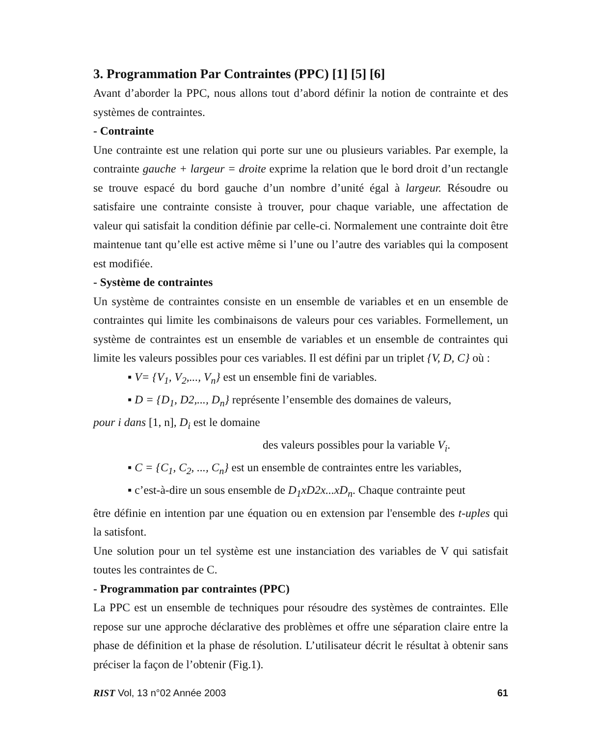3. Programmation Par Contraintes (PPC) [1] [5] [6]
Avant d’aborder la PPC, nous allons tout d’abord définir la notion de contrainte et des systèmes de contraintes.
- Contrainte
Une contrainte est une relation qui porte sur une ou plusieurs variables. Par exemple, la contrainte gauche + largeur = droite exprime la relation que le bord droit d’un rectangle se trouve espacé du bord gauche d’un nombre d’unité égal à largeur. Résoudre ou satisfaire une contrainte consiste à trouver, pour chaque variable, une affectation de valeur qui satisfait la condition définie par celle-ci. Normalement une contrainte doit être maintenue tant qu’elle est active même si l’une ou l’autre des variables qui la composent est modifiée.
- Système de contraintes
Un système de contraintes consiste en un ensemble de variables et en un ensemble de contraintes qui limite les combinaisons de valeurs pour ces variables. Formellement, un système de contraintes est un ensemble de variables et un ensemble de contraintes qui limite les valeurs possibles pour ces variables. Il est défini par un triplet {V, D, C} où :
▪ V= {V<sub>1</sub>, V<sub>2</sub>,..., V<sub>n</sub>} est un ensemble fini de variables.
▪ D = {D<sub>1</sub>, D2,..., D<sub>n</sub>} représente l’ensemble des domaines de valeurs,
pour i dans [1, n], D<sub>i</sub> est le domaine
des valeurs possibles pour la variable V<sub>i</sub>.
▪ C = {C<sub>1</sub>, C<sub>2</sub>, ..., C<sub>n</sub>} est un ensemble de contraintes entre les variables,
▪ c’est-à-dire un sous ensemble de D<sub>1</sub>xD2x...xD<sub>n</sub>. Chaque contrainte peut
être définie en intention par une équation ou en extension par l'ensemble des t-uples qui la satisfont.
Une solution pour un tel système est une instanciation des variables de V qui satisfait toutes les contraintes de C.
- Programmation par contraintes (PPC)
La PPC est un ensemble de techniques pour résoudre des systèmes de contraintes. Elle repose sur une approche déclarative des problèmes et offre une séparation claire entre la phase de définition et la phase de résolution. L’utilisateur décrit le résultat à obtenir sans préciser la façon de l’obtenir (Fig.1).
RIST Vol, 13 n°02 Année 2003 61